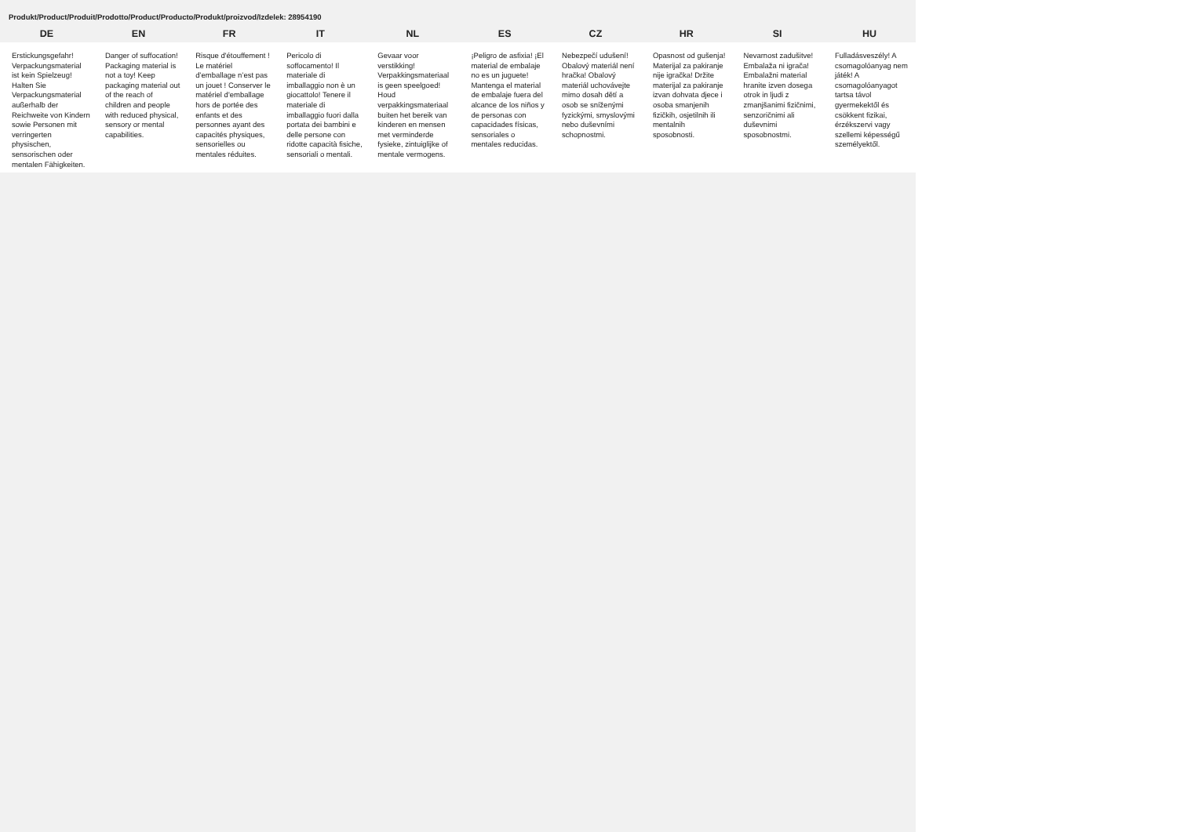Produkt/Product/Produit/Prodotto/Product/Producto/Produkt/proizvod/Izdelek: 28954190
| DE | EN | FR | IT | NL | ES | CZ | HR | SI | HU |
| --- | --- | --- | --- | --- | --- | --- | --- | --- | --- |
| Erstickungsgefahr! Verpackungsmaterial ist kein Spielzeug! Halten Sie Verpackungsmaterial außerhalb der Reichweite von Kindern sowie Personen mit verringerten physischen, sensorischen oder mentalen Fähigkeiten. | Danger of suffocation! Packaging material is not a toy! Keep packaging material out of the reach of children and people with reduced physical, sensory or mental capabilities. | Risque d'étouffement ! Le matériel d’emballage n’est pas un jouet ! Conserver le matériel d'emballage hors de portée des enfants et des personnes ayant des capacités physiques, sensorielles ou mentales réduites. | Pericolo di soffocamento! Il materiale di imballaggio non è un giocattolo! Tenere il materiale di imballaggio fuori dalla portata dei bambini e delle persone con ridotte capacità fisiche, sensoriali o mentali. | Gevaar voor verstikking! Verpakkingsmateriaal is geen speelgoed! Houd verpakkingsmateriaal buiten het bereik van kinderen en mensen met verminderde fysieke, zintuiglijke of mentale vermogens. | ¡Peligro de asfixia! ¡El material de embalaje no es un juguete! Mantenga el material de embalaje fuera del alcance de los niños y de personas con capacidades físicas, sensoriales o mentales reducidas. | Nebezpečí udušení! Obalový materiál není hračka! Obalový materiál uchovávejte mimo dosah dětí a osob se sníženými fyzickými, smyslovými nebo duševními schopnostmi. | Opasnost od gušenja! Materijal za pakiranje nije igračka! Držite materijal za pakiranje izvan dohvata djece i osoba smanjenih fizičkih, osjetilnih ili mentalnih sposobnosti. | Nevarnost zadušitve! Embalaža ni igrača! Embalažni material hranite izven dosega otrok in ljudi z zmanjšanimi fizičnimi, senzoričnimi ali duševnimi sposobnostmi. | Fulladásveszély! A csomagolóanyag nem játék! A csomagolóanyagot tartsa távol gyermekektől és csökkent fizikai, érzékszervi vagy szellemi képességű személyektől. |